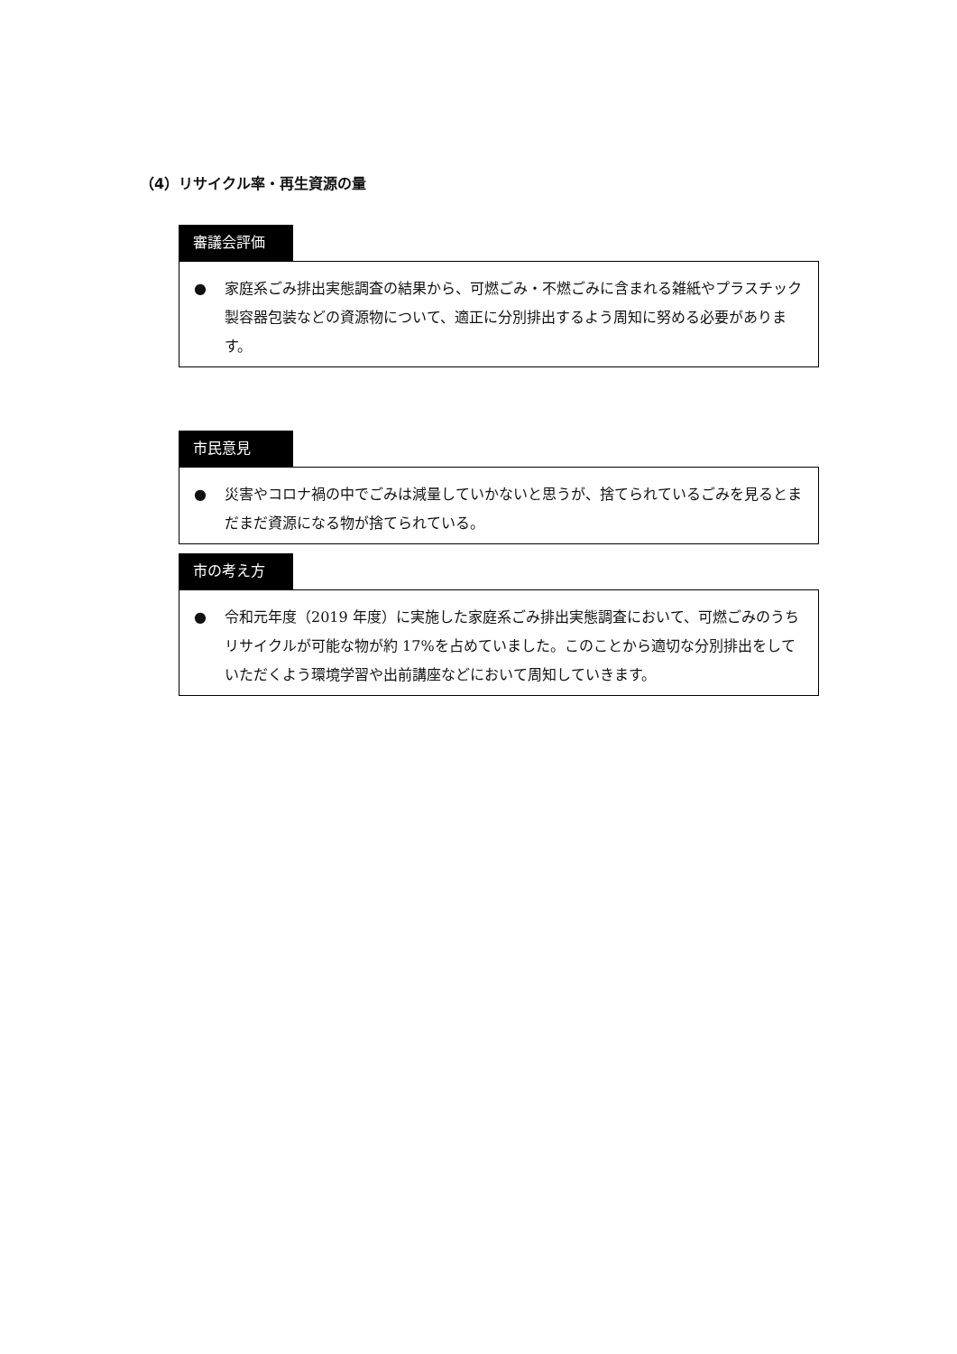（4）リサイクル率・再生資源の量
審議会評価
● 家庭系ごみ排出実態調査の結果から、可燃ごみ・不燃ごみに含まれる雑紙やプラスチック製容器包装などの資源物について、適正に分別排出するよう周知に努める必要があります。
市民意見
● 災害やコロナ禍の中でごみは減量していかないと思うが、捨てられているごみを見るとまだまだ資源になる物が捨てられている。
市の考え方
● 令和元年度（2019 年度）に実施した家庭系ごみ排出実態調査において、可燃ごみのうちリサイクルが可能な物が約 17%を占めていました。このことから適切な分別排出をしていただくよう環境学習や出前講座などにおいて周知していきます。